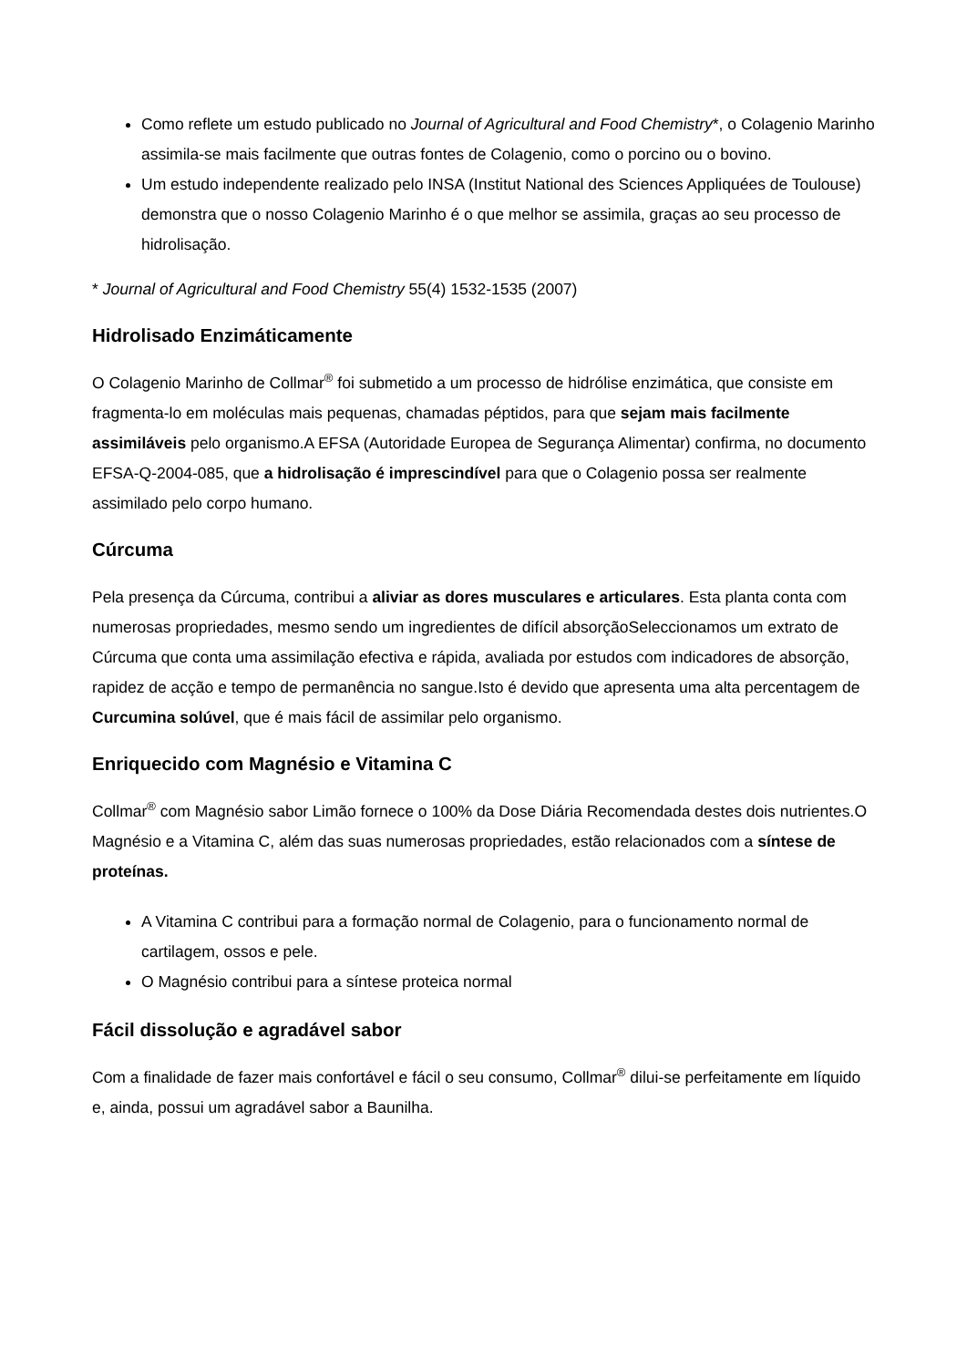Como reflete um estudo publicado no Journal of Agricultural and Food Chemistry*, o Colagenio Marinho assimila-se mais facilmente que outras fontes de Colagenio, como o porcino ou o bovino.
Um estudo independente realizado pelo INSA (Institut National des Sciences Appliquées de Toulouse) demonstra que o nosso Colagenio Marinho é o que melhor se assimila, graças ao seu processo de hidrolisação.
* Journal of Agricultural and Food Chemistry 55(4) 1532-1535 (2007)
Hidrolisado Enzimáticamente
O Colagenio Marinho de Collmar<sup>®</sup> foi submetido a um processo de hidrólise enzimática, que consiste em fragmenta-lo em moléculas mais pequenas, chamadas péptidos, para que sejam mais facilmente assimiláveis pelo organismo.A EFSA (Autoridade Europea de Segurança Alimentar) confirma, no documento EFSA-Q-2004-085, que a hidrolisação é imprescindível para que o Colagenio possa ser realmente assimilado pelo corpo humano.
Cúrcuma
Pela presença da Cúrcuma, contribui a aliviar as dores musculares e articulares. Esta planta conta com numerosas propriedades, mesmo sendo um ingredientes de difícil absorçãoSeleccionamos um extrato de Cúrcuma que conta uma assimilação efectiva e rápida, avaliada por estudos com indicadores de absorção, rapidez de acção e tempo de permanência no sangue.Isto é devido que apresenta uma alta percentagem de Curcumina solúvel, que é mais fácil de assimilar pelo organismo.
Enriquecido com Magnésio e Vitamina C
Collmar<sup>®</sup> com Magnésio sabor Limão fornece o 100% da Dose Diária Recomendada destes dois nutrientes.O Magnésio e a Vitamina C, além das suas numerosas propriedades, estão relacionados com a síntese de proteínas.
A Vitamina C contribui para a formação normal de Colagenio, para o funcionamento normal de cartilagem, ossos e pele.
O Magnésio contribui para a síntese proteica normal
Fácil dissolução e agradável sabor
Com a finalidade de fazer mais confortável e fácil o seu consumo, Collmar<sup>®</sup> dilui-se perfeitamente em líquido e, ainda, possui um agradável sabor a Baunilha.